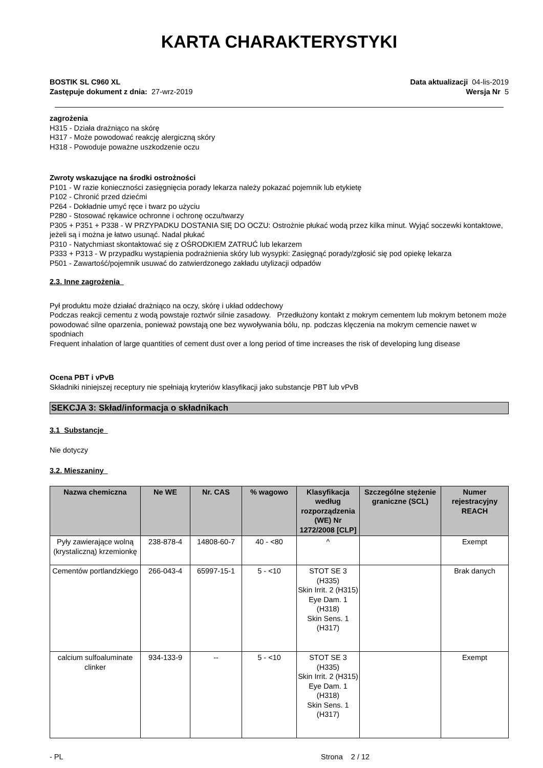KARTA CHARAKTERYSTYKI
BOSTIK SL C960 XL
Zastępuje dokument z dnia: 27-wrz-2019
Data aktualizacji 04-lis-2019
Wersja Nr 5
zagrożenia
H315 - Działa drażniąco na skórę
H317 - Może powodować reakcję alergiczną skóry
H318 - Powoduje poważne uszkodzenie oczu
Zwroty wskazujące na środki ostrożności
P101 - W razie konieczności zasięgnięcia porady lekarza należy pokazać pojemnik lub etykietę
P102 - Chronić przed dziećmi
P264 - Dokładnie umyć ręce i twarz po użyciu
P280 - Stosować rękawice ochronne i ochronę oczu/twarzy
P305 + P351 + P338 - W PRZYPADKU DOSTANIA SIĘ DO OCZU: Ostrożnie płukać wodą przez kilka minut. Wyjąć soczewki kontaktowe, jeżeli są i można je łatwo usunąć. Nadal płukać
P310 - Natychmiast skontaktować się z OŚRODKIEM ZATRUĆ lub lekarzem
P333 + P313 - W przypadku wystąpienia podrażnienia skóry lub wysypki: Zasięgnąć porady/zgłosić się pod opiekę lekarza
P501 - Zawartość/pojemnik usuwać do zatwierdzonego zakładu utylizacji odpadów
2.3. Inne zagrożenia
Pył produktu może działać drażniąco na oczy, skórę i układ oddechowy
Podczas reakcji cementu z wodą powstaje roztwór silnie zasadowy. Przedłużony kontakt z mokrym cementem lub mokrym betonem może powodować silne oparzenia, ponieważ powstają one bez wywoływania bólu, np. podczas klęczenia na mokrym cemencie nawet w spodniach
Frequent inhalation of large quantities of cement dust over a long period of time increases the risk of developing lung disease
Ocena PBT i vPvB
Składniki niniejszej receptury nie spełniają kryteriów klasyfikacji jako substancje PBT lub vPvB
SEKCJA 3: Skład/informacja o składnikach
3.1 Substancje
Nie dotyczy
3.2. Mieszaniny
| Nazwa chemiczna | Ne WE | Nr. CAS | % wagowo | Klasyfikacja według rozporządzenia (WE) Nr 1272/2008 [CLP] | Szczególne stężenie graniczne (SCL) | Numer rejestracyjny REACH |
| --- | --- | --- | --- | --- | --- | --- |
| Pyły zawierające wolną (krystaliczną) krzemionkę | 238-878-4 | 14808-60-7 | 40 - <80 | ^ | | Exempt |
| Cementów portlandzkiego | 266-043-4 | 65997-15-1 | 5 - <10 | STOT SE 3 (H335) Skin Irrit. 2 (H315) Eye Dam. 1 (H318) Skin Sens. 1 (H317) | | Brak danych |
| calcium sulfoaluminate clinker | 934-133-9 | -- | 5 - <10 | STOT SE 3 (H335) Skin Irrit. 2 (H315) Eye Dam. 1 (H318) Skin Sens. 1 (H317) | | Exempt |
- PL Strona 2 / 12